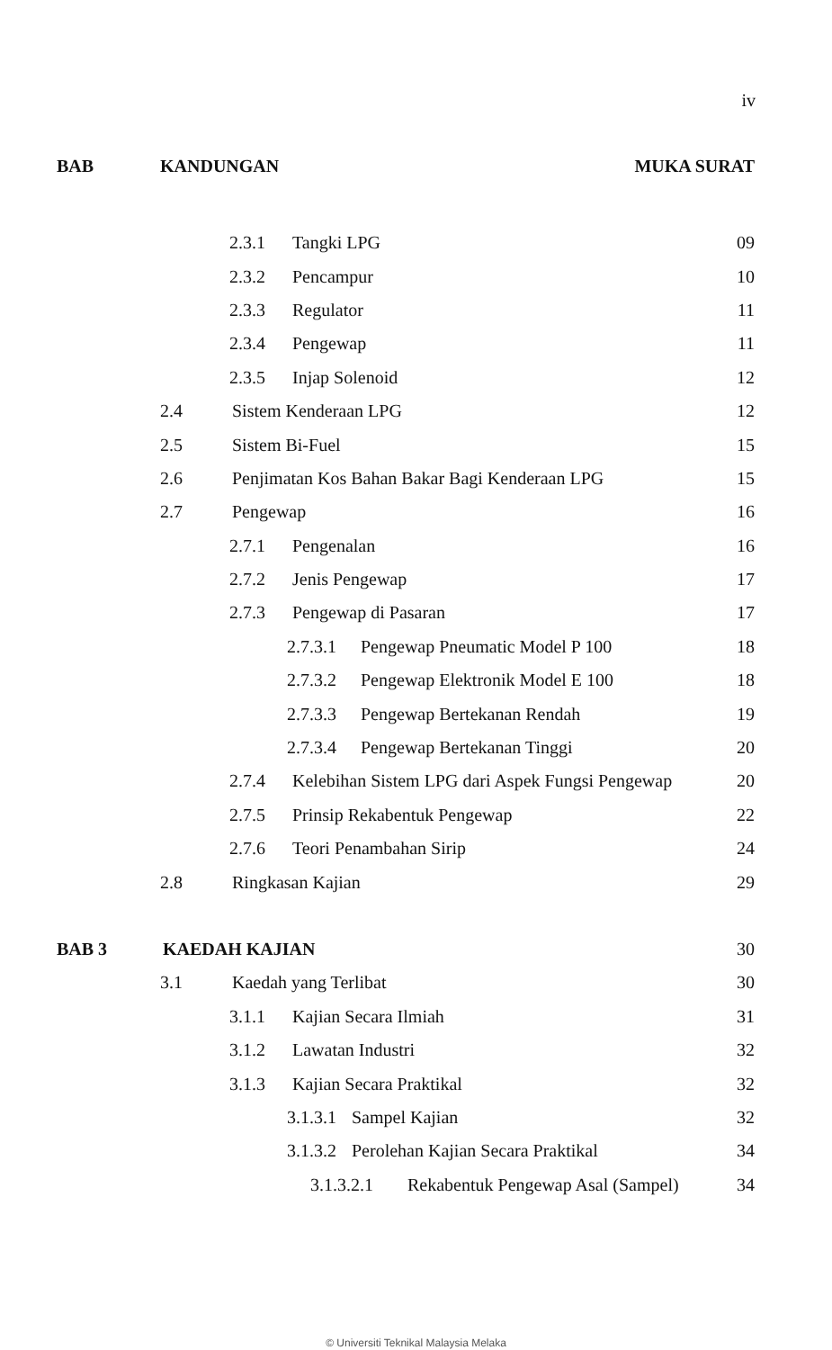iv
BAB KANDUNGAN MUKA SURAT
2.3.1 Tangki LPG 09
2.3.2 Pencampur 10
2.3.3 Regulator 11
2.3.4 Pengewap 11
2.3.5 Injap Solenoid 12
2.4 Sistem Kenderaan LPG 12
2.5 Sistem Bi-Fuel 15
2.6 Penjimatan Kos Bahan Bakar Bagi Kenderaan LPG 15
2.7 Pengewap 16
2.7.1 Pengenalan 16
2.7.2 Jenis Pengewap 17
2.7.3 Pengewap di Pasaran 17
2.7.3.1 Pengewap Pneumatic Model P 100 18
2.7.3.2 Pengewap Elektronik Model E 100 18
2.7.3.3 Pengewap Bertekanan Rendah 19
2.7.3.4 Pengewap Bertekanan Tinggi 20
2.7.4 Kelebihan Sistem LPG dari Aspek Fungsi Pengewap 20
2.7.5 Prinsip Rekabentuk Pengewap 22
2.7.6 Teori Penambahan Sirip 24
2.8 Ringkasan Kajian 29
BAB 3 KAEDAH KAJIAN 30
3.1 Kaedah yang Terlibat 30
3.1.1 Kajian Secara Ilmiah 31
3.1.2 Lawatan Industri 32
3.1.3 Kajian Secara Praktikal 32
3.1.3.1 Sampel Kajian 32
3.1.3.2 Perolehan Kajian Secara Praktikal 34
3.1.3.2.1 Rekabentuk Pengewap Asal (Sampel) 34
© Universiti Teknikal Malaysia Melaka